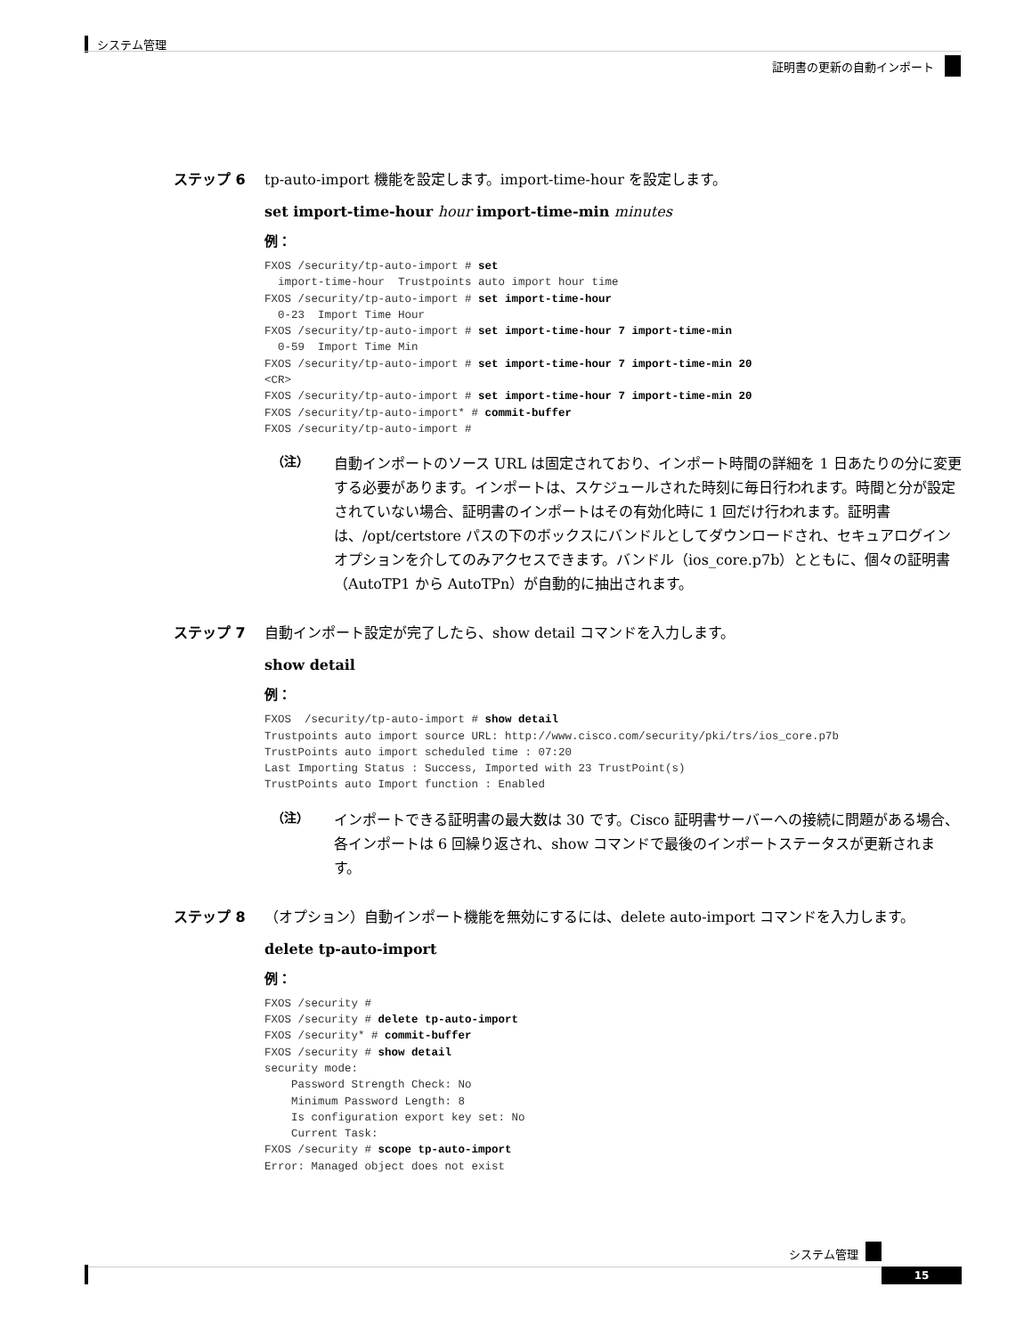システム管理
証明書の更新の自動インポート
ステップ 6 tp-auto-import 機能を設定します。import-time-hour を設定します。
set import-time-hour hour import-time-min minutes
例：
FXOS /security/tp-auto-import # set
  import-time-hour  Trustpoints auto import hour time
FXOS /security/tp-auto-import # set import-time-hour
  0-23  Import Time Hour
FXOS /security/tp-auto-import # set import-time-hour 7 import-time-min
  0-59  Import Time Min
FXOS /security/tp-auto-import # set import-time-hour 7 import-time-min 20
<CR>
FXOS /security/tp-auto-import # set import-time-hour 7 import-time-min 20
FXOS /security/tp-auto-import* # commit-buffer
FXOS /security/tp-auto-import #
（注） 自動インポートのソース URL は固定されており、インポート時間の詳細を 1 日あたりの分に変更する必要があります。インポートは、スケジュールされた時刻に毎日行われます。時間と分が設定されていない場合、証明書のインポートはその有効化時に 1 回だけ行われます。証明書は、/opt/certstore パスの下のボックスにバンドルとしてダウンロードされ、セキュアログインオプションを介してのみアクセスできます。バンドル（ios_core.p7b）とともに、個々の証明書（AutoTP1 から AutoTPn）が自動的に抽出されます。
ステップ 7 自動インポート設定が完了したら、show detail コマンドを入力します。
show detail
例：
FXOS  /security/tp-auto-import # show detail
Trustpoints auto import source URL: http://www.cisco.com/security/pki/trs/ios_core.p7b
TrustPoints auto import scheduled time : 07:20
Last Importing Status : Success, Imported with 23 TrustPoint(s)
TrustPoints auto Import function : Enabled
（注） インポートできる証明書の最大数は 30 です。Cisco 証明書サーバーへの接続に問題がある場合、各インポートは 6 回繰り返され、show コマンドで最後のインポートステータスが更新されます。
ステップ 8 （オプション）自動インポート機能を無効にするには、delete auto-import コマンドを入力します。
delete tp-auto-import
例：
FXOS /security #
FXOS /security # delete tp-auto-import
FXOS /security* # commit-buffer
FXOS /security # show detail
security mode:
    Password Strength Check: No
    Minimum Password Length: 8
    Is configuration export key set: No
    Current Task:
FXOS /security # scope tp-auto-import
Error: Managed object does not exist
システム管理
15